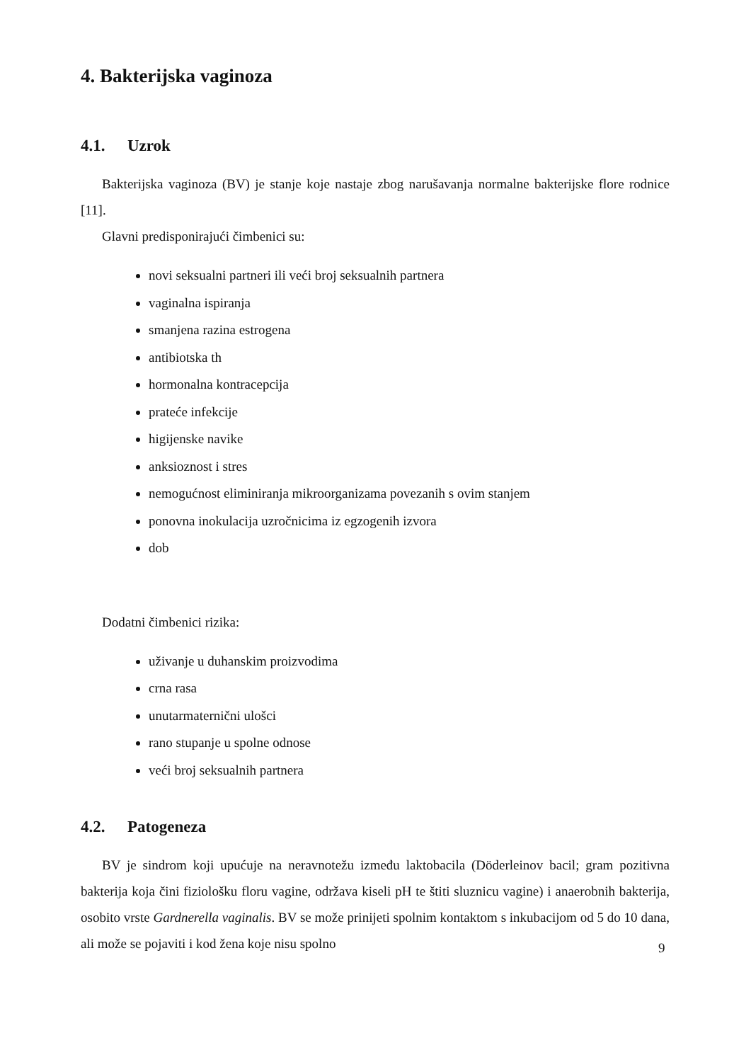4. Bakterijska vaginoza
4.1. Uzrok
Bakterijska vaginoza (BV) je stanje koje nastaje zbog narušavanja normalne bakterijske flore rodnice [11].
Glavni predisponirajući čimbenici su:
novi seksualni partneri ili veći broj seksualnih partnera
vaginalna ispiranja
smanjena razina estrogena
antibiotska th
hormonalna kontracepcija
prateće infekcije
higijenske navike
anksioznost i stres
nemogućnost eliminiranja mikroorganizama povezanih s ovim stanjem
ponovna inokulacija uzročnicima iz egzogenih izvora
dob
Dodatni čimbenici rizika:
uživanje u duhanskim proizvodima
crna rasa
unutarmaternični ulošci
rano stupanje u spolne odnose
veći broj seksualnih partnera
4.2. Patogeneza
BV je sindrom koji upućuje na neravnotežu između laktobacila (Döderleinov bacil; gram pozitivna bakterija koja čini fiziološku floru vagine, održava kiseli pH te štiti sluznicu vagine) i anaerobnih bakterija, osobito vrste Gardnerella vaginalis. BV se može prinijeti spolnim kontaktom s inkubacijom od 5 do 10 dana, ali može se pojaviti i kod žena koje nisu spolno
9